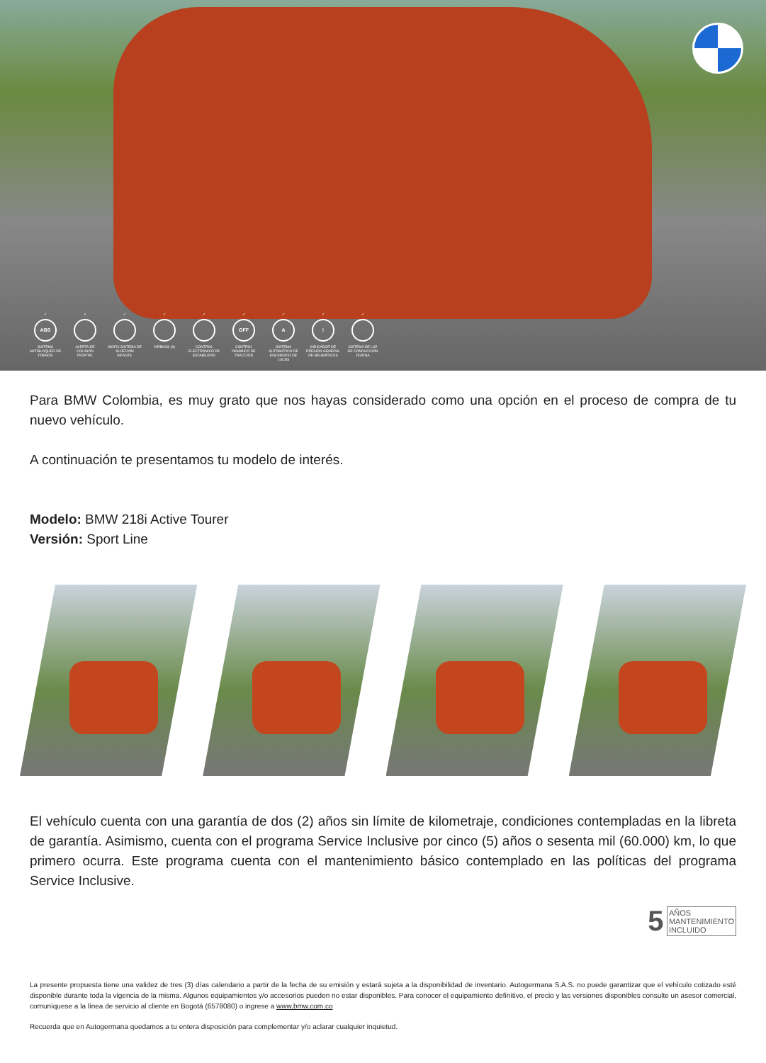✓
ABS
SISTEMA ANTIBLOQUEO DE FRENOS
× ALERTA DE COLISIÓN FRONTAL
✓ ISOFIX SISTEMA DE SUJECIÓN INFANTIL
✓ AIRBAGS (6) ✓ CONTROL ELECTRÓNICO DE ESTABILIDAD
✓
OFF
CONTROL DINÁMICO DE TRACCIÓN
✓
A
SISTEMA AUTOMÁTICO DE ENCENDIDO DE LUCES
✓!
INDICADOR DE PRESIÓN GENERAL DE NEUMÁTICOS
✓ SISTEMA DE LUZ DE CONDUCCIÓN DIURNA
Para BMW Colombia, es muy grato que nos hayas considerado como una opción en el proceso de compra de tu nuevo vehículo.
A continuación te presentamos tu modelo de interés.
Modelo: BMW 218i Active Tourer
Versión: Sport Line
El vehículo cuenta con una garantía de dos (2) años sin límite de kilometraje, condiciones contempladas en la libreta de garantía. Asimismo, cuenta con el programa Service Inclusive por cinco (5) años o sesenta mil (60.000) km, lo que primero ocurra. Este programa cuenta con el mantenimiento básico contemplado en las políticas del programa Service Inclusive.
5 AÑOS
MANTENIMIENTO
INCLUIDO
La presente propuesta tiene una validez de tres (3) días calendario a partir de la fecha de su emisión y estará sujeta a la disponibilidad de inventario. Autogermana S.A.S. no puede garantizar que el vehículo cotizado esté disponible durante toda la vigencia de la misma. Algunos equipamientos y/o accesorios pueden no estar disponibles. Para conocer el equipamiento definitivo, el precio y las versiones disponibles consulte un asesor comercial, comuníquese a la línea de servicio al cliente en Bogotá (6578080) o ingrese a www.bmw.com.co
Recuerda que en Autogermana quedamos a tu entera disposición para complementar y/o aclarar cualquier inquietud.